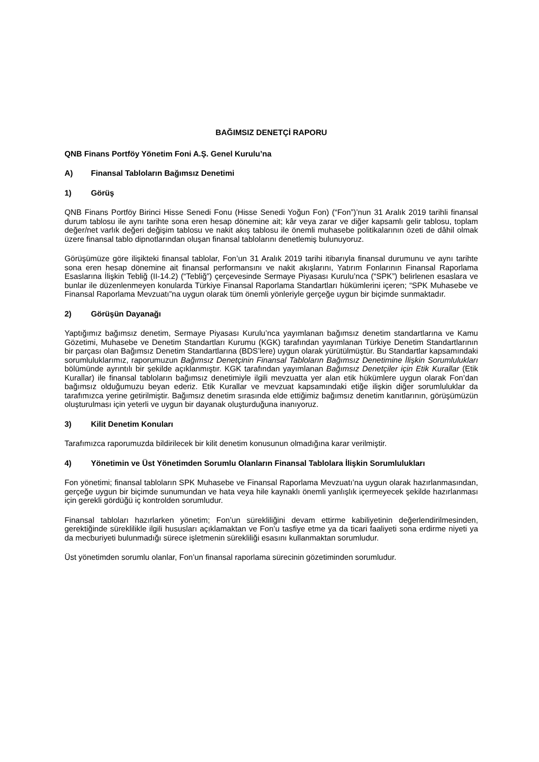BAĞIMSIZ DENETÇİ RAPORU
QNB Finans Portföy Yönetim Foni A.Ş. Genel Kurulu’na
A) Finansal Tabloların Bağımsız Denetimi
1) Görüş
QNB Finans Portföy Birinci Hisse Senedi Fonu (Hisse Senedi Yoğun Fon) (“Fon”)’nun 31 Aralık 2019 tarihli finansal durum tablosu ile aynı tarihte sona eren hesap dönemine ait; kâr veya zarar ve diğer kapsamlı gelir tablosu, toplam değer/net varlık değeri değişim tablosu ve nakit akış tablosu ile önemli muhasebe politikalarının özeti de dâhil olmak üzere finansal tablo dipnotlarından oluşan finansal tablolarını denetlemiş bulunuyoruz.
Görüşümüze göre ilişikteki finansal tablolar, Fon’un 31 Aralık 2019 tarihi itibarıyla finansal durumunu ve aynı tarihte sona eren hesap dönemine ait finansal performansını ve nakit akışlarını, Yatırım Fonlarının Finansal Raporlama Esaslarına İlişkin Tebliğ (II-14.2) (“Tebliğ”) çerçevesinde Sermaye Piyasası Kurulu’nca (“SPK”) belirlenen esaslara ve bunlar ile düzenlenmeyen konularda Türkiye Finansal Raporlama Standartları hükümlerini içeren; “SPK Muhasebe ve Finansal Raporlama Mevzuatı”na uygun olarak tüm önemli yönleriyle gerçeğe uygun bir biçimde sunmaktadır.
2) Görüşün Dayanağı
Yaptığımız bağımsız denetim, Sermaye Piyasası Kurulu’nca yayımlanan bağımsız denetim standartlarına ve Kamu Gözetimi, Muhasebe ve Denetim Standartları Kurumu (KGK) tarafından yayımlanan Türkiye Denetim Standartlarının bir parçası olan Bağımsız Denetim Standartlarına (BDS’lere) uygun olarak yürütülmüştür. Bu Standartlar kapsamındaki sorumluluklarımız, raporumuzun Bağımsız Denetçinin Finansal Tabloların Bağımsız Denetimine İlişkin Sorumlulukları bölümünde ayrıntılı bir şekilde açıklanmıştır. KGK tarafından yayımlanan Bağımsız Denetçiler için Etik Kurallar (Etik Kurallar) ile finansal tabloların bağımsız denetimiyle ilgili mevzuatta yer alan etik hükümlere uygun olarak Fon’dan bağımsız olduğumuzu beyan ederiz. Etik Kurallar ve mevzuat kapsamındaki etiğe ilişkin diğer sorumluluklar da tarafımızca yerine getirilmiştir. Bağımsız denetim sırasında elde ettiğimiz bağımsız denetim kanıtlarının, görüşümüzün oluşturulması için yeterli ve uygun bir dayanak oluşturduğuna inanıyoruz.
3) Kilit Denetim Konuları
Tarafımızca raporumuzda bildirilecek bir kilit denetim konusunun olmadığına karar verilmiştir.
4) Yönetimin ve Üst Yönetimden Sorumlu Olanların Finansal Tablolara İlişkin Sorumlulukları
Fon yönetimi; finansal tabloların SPK Muhasebe ve Finansal Raporlama Mevzuatı’na uygun olarak hazırlanmasından, gerçeğe uygun bir biçimde sunumundan ve hata veya hile kaynaklı önemli yanlışlık içermeyecek şekilde hazırlanması için gerekli gördüğü iç kontrolden sorumludur.
Finansal tabloları hazırlarken yönetim; Fon’un sürekliliğini devam ettirme kabiliyetinin değerlendirilmesinden, gerektiğinde süreklilikle ilgili hususları açıklamaktan ve Fon’u tasfiye etme ya da ticari faaliyeti sona erdirme niyeti ya da mecburiyeti bulunmadığı sürece işletmenin sürekliliği esasını kullanmaktan sorumludur.
Üst yönetimden sorumlu olanlar, Fon’un finansal raporlama sürecinin gözetiminden sorumludur.